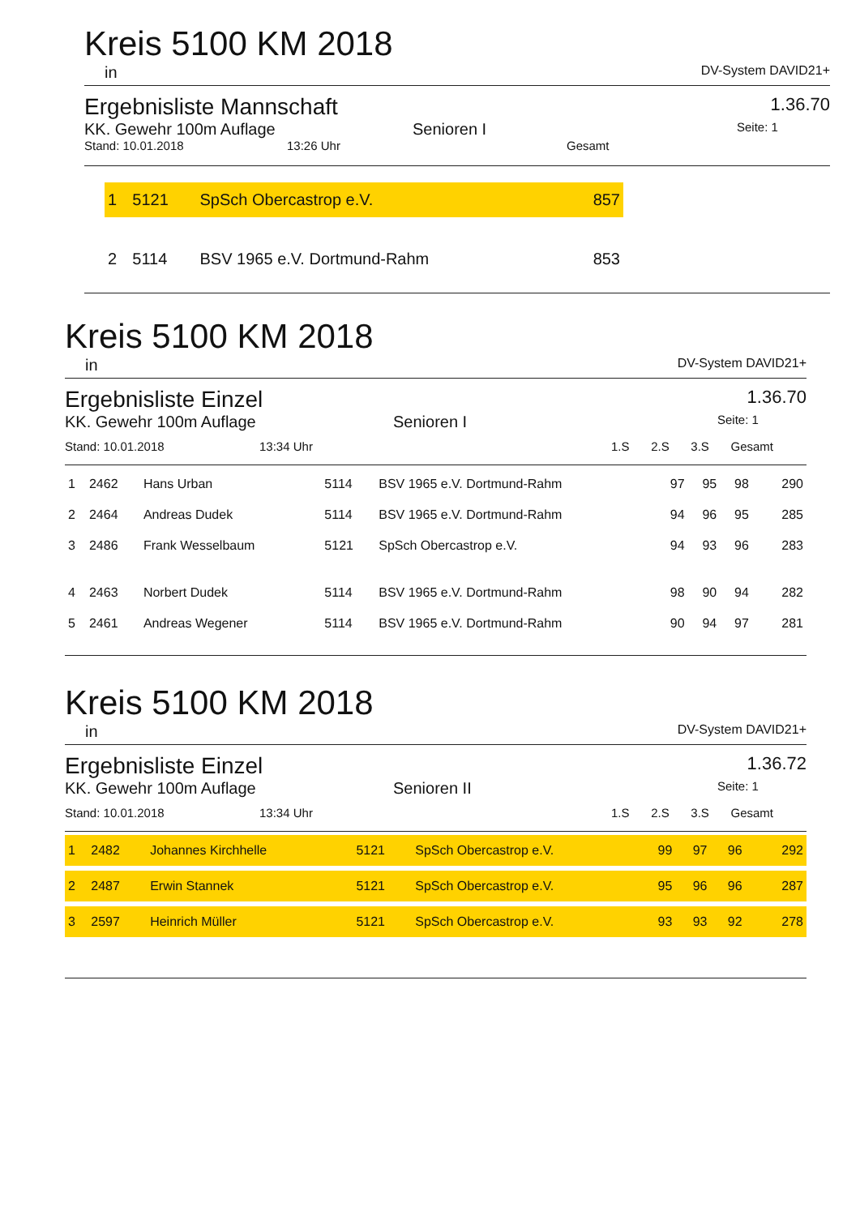Kreis 5100 KM 2018
in DV-System DAVID21+
Ergebnisliste Mannschaft 1.36.70
KK. Gewehr 100m Auflage Senioren I Seite: 1
Stand: 10.01.2018 13:26 Uhr Gesamt
| 1 | 5121 | SpSch Obercastrop e.V. | 857 |
| 2 | 5114 | BSV 1965 e.V. Dortmund-Rahm | 853 |
Kreis 5100 KM 2018
in DV-System DAVID21+
Ergebnisliste Einzel 1.36.70
KK. Gewehr 100m Auflage Senioren I Seite: 1
| Stand: 10.01.2018 | 13:34 Uhr | 1.S | 2.S | 3.S | Gesamt |
| 1 | 2462 | Hans Urban | 5114 | BSV 1965 e.V. Dortmund-Rahm | 97 | 95 | 98 | 290 |
| 2 | 2464 | Andreas Dudek | 5114 | BSV 1965 e.V. Dortmund-Rahm | 94 | 96 | 95 | 285 |
| 3 | 2486 | Frank Wesselbaum | 5121 | SpSch Obercastrop e.V. | 94 | 93 | 96 | 283 |
| 4 | 2463 | Norbert Dudek | 5114 | BSV 1965 e.V. Dortmund-Rahm | 98 | 90 | 94 | 282 |
| 5 | 2461 | Andreas Wegener | 5114 | BSV 1965 e.V. Dortmund-Rahm | 90 | 94 | 97 | 281 |
Kreis 5100 KM 2018
in DV-System DAVID21+
Ergebnisliste Einzel 1.36.72
KK. Gewehr 100m Auflage Senioren II Seite: 1
| Stand: 10.01.2018 | 13:34 Uhr | 1.S | 2.S | 3.S | Gesamt |
| 1 | 2482 | Johannes Kirchhelle | 5121 | SpSch Obercastrop e.V. | 99 | 97 | 96 | 292 |
| 2 | 2487 | Erwin Stannek | 5121 | SpSch Obercastrop e.V. | 95 | 96 | 96 | 287 |
| 3 | 2597 | Heinrich Müller | 5121 | SpSch Obercastrop e.V. | 93 | 93 | 92 | 278 |